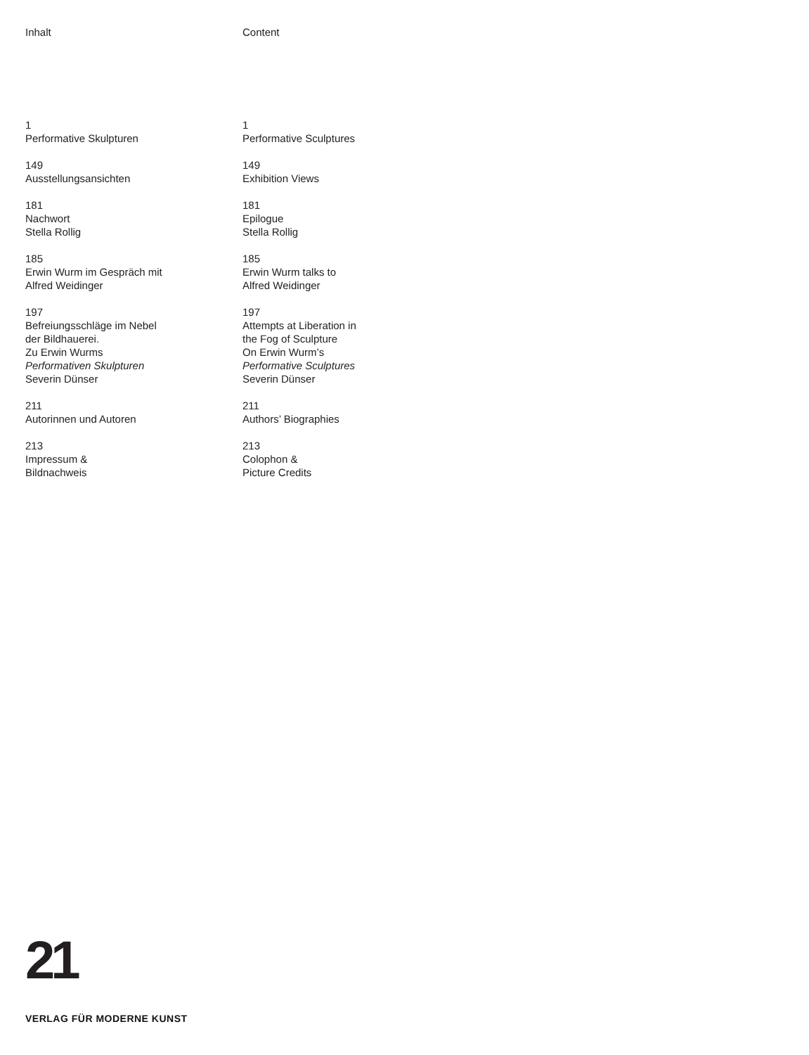Inhalt
1
Performative Skulpturen
149
Ausstellungsansichten
181
Nachwort
Stella Rollig
185
Erwin Wurm im Gespräch mit
Alfred Weidinger
197
Befreiungsschläge im Nebel
der Bildhauerei.
Zu Erwin Wurms
Performativen Skulpturen
Severin Dünser
211
Autorinnen und Autoren
213
Impressum &
Bildnachweis
Content
1
Performative Sculptures
149
Exhibition Views
181
Epilogue
Stella Rollig
185
Erwin Wurm talks to
Alfred Weidinger
197
Attempts at Liberation in
the Fog of Sculpture
On Erwin Wurm’s
Performative Sculptures
Severin Dünser
211
Authors’ Biographies
213
Colophon &
Picture Credits
21
VERLAG FÜR MODERNE KUNST